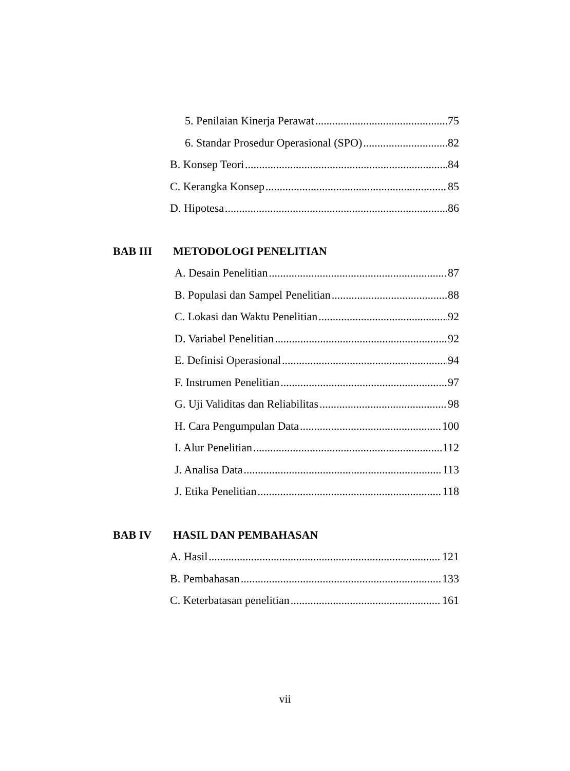5. Penilaian Kinerja Perawat 75
6. Standar Prosedur Operasional (SPO) 82
B. Konsep Teori 84
C. Kerangka Konsep 85
D. Hipotesa 86
BAB III METODOLOGI PENELITIAN
A. Desain Penelitian 87
B. Populasi dan Sampel Penelitian 88
C. Lokasi dan Waktu Penelitian 92
D. Variabel Penelitian 92
E. Definisi Operasional 94
F. Instrumen Penelitian 97
G. Uji Validitas dan Reliabilitas 98
H. Cara Pengumpulan Data 100
I. Alur Penelitian 112
J. Analisa Data 113
J. Etika Penelitian 118
BAB IV HASIL DAN PEMBAHASAN
A. Hasil 121
B. Pembahasan 133
C. Keterbatasan penelitian 161
vii